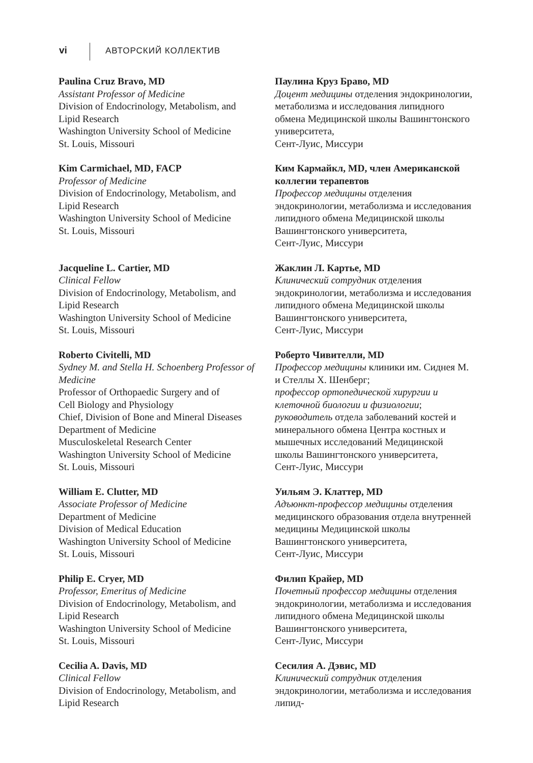vi АВТОРСКИЙ КОЛЛЕКТИВ
Paulina Cruz Bravo, MD
Assistant Professor of Medicine
Division of Endocrinology, Metabolism, and Lipid Research
Washington University School of Medicine
St. Louis, Missouri
Паулина Круз Браво, MD
Доцент медицины отделения эндокринологии, метаболизма и исследования липидного обмена Медицинской школы Вашингтонского университета,
Сент-Луис, Миссури
Kim Carmichael, MD, FACP
Professor of Medicine
Division of Endocrinology, Metabolism, and Lipid Research
Washington University School of Medicine
St. Louis, Missouri
Ким Кармайкл, MD, член Американской коллегии терапевтов
Профессор медицины отделения эндокринологии, метаболизма и исследования липидного обмена Медицинской школы Вашингтонского университета,
Сент-Луис, Миссури
Jacqueline L. Cartier, MD
Clinical Fellow
Division of Endocrinology, Metabolism, and Lipid Research
Washington University School of Medicine
St. Louis, Missouri
Жаклин Л. Картье, MD
Клинический сотрудник отделения эндокринологии, метаболизма и исследования липидного обмена Медицинской школы Вашингтонского университета,
Сент-Луис, Миссури
Roberto Civitelli, MD
Sydney M. and Stella H. Schoenberg Professor of Medicine
Professor of Orthopaedic Surgery and of
Cell Biology and Physiology
Chief, Division of Bone and Mineral Diseases
Department of Medicine
Musculoskeletal Research Center
Washington University School of Medicine
St. Louis, Missouri
Роберто Чивителли, MD
Профессор медицины клиники им. Сиднея М. и Стеллы Х. Шенберг;
профессор ортопедической хирургии и клеточной биологии и физиологии;
руководитель отдела заболеваний костей и минерального обмена Центра костных и мышечных исследований Медицинской школы Вашингтонского университета,
Сент-Луис, Миссури
William E. Clutter, MD
Associate Professor of Medicine
Department of Medicine
Division of Medical Education
Washington University School of Medicine
St. Louis, Missouri
Уильям Э. Клаттер, MD
Адъюнкт-профессор медицины отделения медицинского образования отдела внутренней медицины Медицинской школы Вашингтонского университета,
Сент-Луис, Миссури
Philip E. Cryer, MD
Professor, Emeritus of Medicine
Division of Endocrinology, Metabolism, and Lipid Research
Washington University School of Medicine
St. Louis, Missouri
Филип Крайер, MD
Почетный профессор медицины отделения эндокринологии, метаболизма и исследования липидного обмена Медицинской школы Вашингтонского университета,
Сент-Луис, Миссури
Cecilia A. Davis, MD
Clinical Fellow
Division of Endocrinology, Metabolism, and Lipid Research
Сесилия А. Дэвис, MD
Клинический сотрудник отделения эндокринологии, метаболизма и исследования липид-